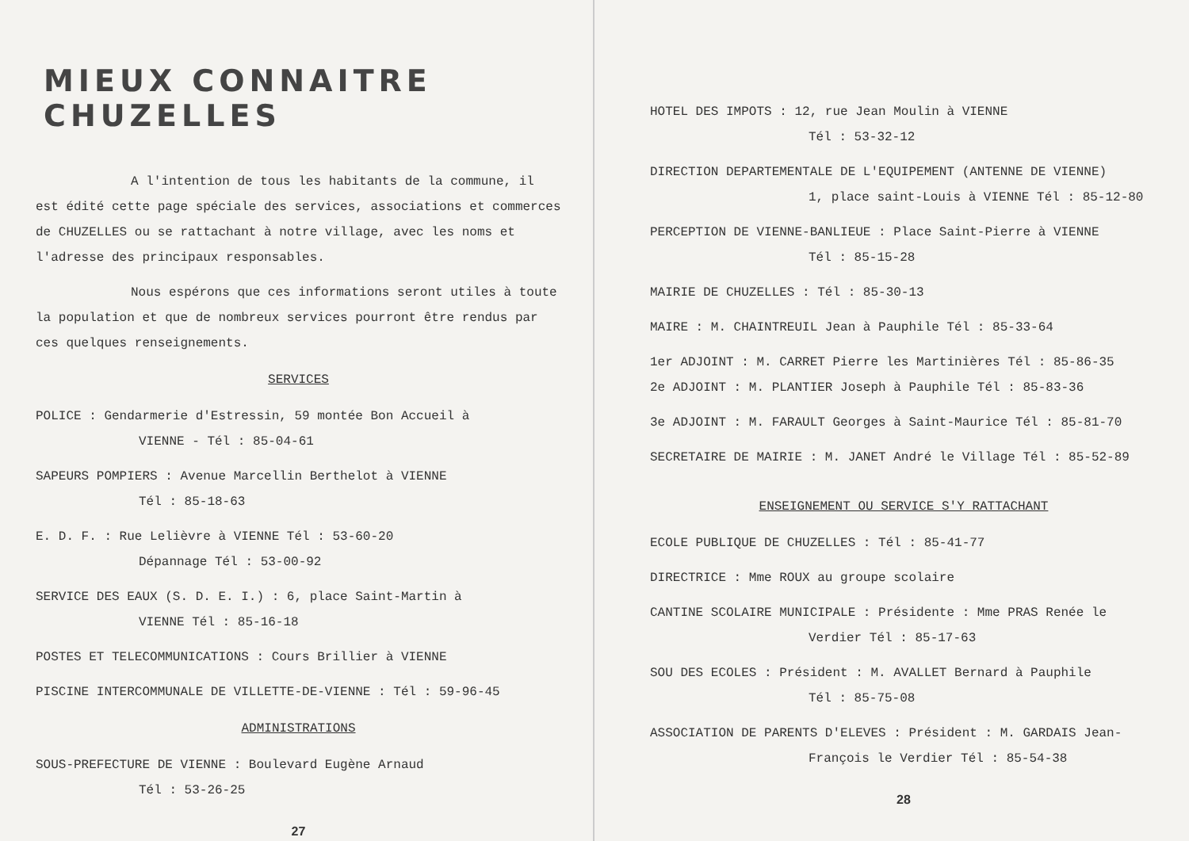MIEUX CONNAITRE CHUZELLES
A l'intention de tous les habitants de la commune, il est édité cette page spéciale des services, associations et commerces de CHUZELLES ou se rattachant à notre village, avec les noms et l'adresse des principaux responsables.
Nous espérons que ces informations seront utiles à toute la population et que de nombreux services pourront être rendus par ces quelques renseignements.
SERVICES
POLICE : Gendarmerie d'Estressin, 59 montée Bon Accueil à
VIENNE - Tél : 85-04-61
SAPEURS POMPIERS : Avenue Marcellin Berthelot à VIENNE
Tél : 85-18-63
E. D. F. : Rue Lelièvre à VIENNE Tél : 53-60-20
Dépannage Tél : 53-00-92
SERVICE DES EAUX (S. D. E. I.) : 6, place Saint-Martin à
VIENNE Tél : 85-16-18
POSTES ET TELECOMMUNICATIONS : Cours Brillier à VIENNE
PISCINE INTERCOMMUNALE DE VILLETTE-DE-VIENNE : Tél : 59-96-45
ADMINISTRATIONS
SOUS-PREFECTURE DE VIENNE : Boulevard Eugène Arnaud
Tél : 53-26-25
27
HOTEL DES IMPOTS : 12, rue Jean Moulin à VIENNE
Tél : 53-32-12
DIRECTION DEPARTEMENTALE DE L'EQUIPEMENT (ANTENNE DE VIENNE)
1, place saint-Louis à VIENNE Tél : 85-12-80
PERCEPTION DE VIENNE-BANLIEUE : Place Saint-Pierre à VIENNE
Tél : 85-15-28
MAIRIE DE CHUZELLES : Tél : 85-30-13
MAIRE : M. CHAINTREUIL Jean à Pauphile Tél : 85-33-64
1er ADJOINT : M. CARRET Pierre les Martinières Tél : 85-86-35
2e ADJOINT : M. PLANTIER Joseph à Pauphile Tél : 85-83-36
3e ADJOINT : M. FARAULT Georges à Saint-Maurice Tél : 85-81-70
SECRETAIRE DE MAIRIE : M. JANET André le Village Tél : 85-52-89
ENSEIGNEMENT OU SERVICE S'Y RATTACHANT
ECOLE PUBLIQUE DE CHUZELLES : Tél : 85-41-77
DIRECTRICE : Mme ROUX au groupe scolaire
CANTINE SCOLAIRE MUNICIPALE : Présidente : Mme PRAS Renée le
Verdier Tél : 85-17-63
SOU DES ECOLES : Président : M. AVALLET Bernard à Pauphile
Tél : 85-75-08
ASSOCIATION DE PARENTS D'ELEVES : Président : M. GARDAIS Jean-
François le Verdier Tél : 85-54-38
28